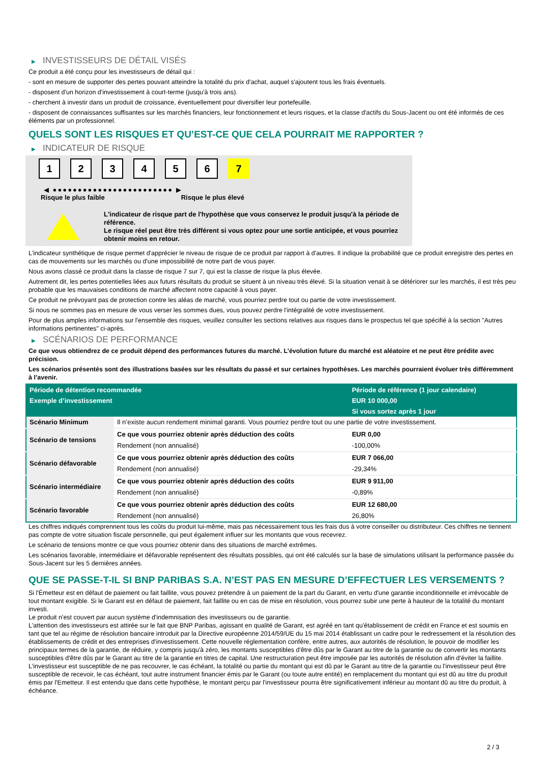▶ INVESTISSEURS DE DÉTAIL VISÉS
Ce produit a été conçu pour les investisseurs de détail qui :
- sont en mesure de supporter des pertes pouvant atteindre la totalité du prix d'achat, auquel s'ajoutent tous les frais éventuels.
- disposent d'un horizon d'investissement à court-terme (jusqu'à trois ans).
- cherchent à investir dans un produit de croissance, éventuellement pour diversifier leur portefeuille.
- disposent de connaissances suffisantes sur les marchés financiers, leur fonctionnement et leurs risques, et la classe d'actifs du Sous-Jacent ou ont été informés de ces éléments par un professionnel.
QUELS SONT LES RISQUES ET QU’EST-CE QUE CELA POURRAIT ME RAPPORTER ?
▶ INDICATEUR DE RISQUE
1 2 3 4 5 6 7
◀ ●●●●●●●●●●●●●●●●●●●●●●●● ▶
Risque le plus faible Risque le plus élevé
L'indicateur de risque part de l'hypothèse que vous conservez le produit jusqu'à la période de référence.
Le risque réel peut être très différent si vous optez pour une sortie anticipée, et vous pourriez obtenir moins en retour.
L'indicateur synthétique de risque permet d'apprécier le niveau de risque de ce produit par rapport à d'autres. Il indique la probabilité que ce produit enregistre des pertes en cas de mouvements sur les marchés ou d'une impossibilité de notre part de vous payer.
Nous avons classé ce produit dans la classe de risque 7 sur 7, qui est la classe de risque la plus élevée.
Autrement dit, les pertes potentielles liées aux futurs résultats du produit se situent à un niveau très élevé. Si la situation venait à se détériorer sur les marchés, il est très peu probable que les mauvaises conditions de marché affectent notre capacité à vous payer.
Ce produit ne prévoyant pas de protection contre les aléas de marché, vous pourriez perdre tout ou partie de votre investissement.
Si nous ne sommes pas en mesure de vous verser les sommes dues, vous pouvez perdre l'intégralité de votre investissement.
Pour de plus amples informations sur l'ensemble des risques, veuillez consulter les sections relatives aux risques dans le prospectus tel que spécifié à la section "Autres informations pertinentes" ci-après.
▶ SCÉNARIOS DE PERFORMANCE
Ce que vous obtiendrez de ce produit dépend des performances futures du marché. L’évolution future du marché est aléatoire et ne peut être prédite avec précision.
Les scénarios présentés sont des illustrations basées sur les résultats du passé et sur certaines hypothèses. Les marchés pourraient évoluer très différemment à l’avenir.
| Période de détention recommandée | | Période de référence (1 jour calendaire) |
| --- | --- | --- |
| Exemple d’investissement | | EUR 10 000,00 |
| | | Si vous sortez après 1 jour |
| Scénario Minimum | Il n’existe aucun rendement minimal garanti. Vous pourriez perdre tout ou une partie de votre investissement. | |
| Scénario de tensions | Ce que vous pourriez obtenir après déduction des coûts | EUR 0,00 |
| | Rendement (non annualisé) | -100,00% |
| Scénario défavorable | Ce que vous pourriez obtenir après déduction des coûts | EUR 7 066,00 |
| | Rendement (non annualisé) | -29,34% |
| Scénario intermédiaire | Ce que vous pourriez obtenir après déduction des coûts | EUR 9 911,00 |
| | Rendement (non annualisé) | -0,89% |
| Scénario favorable | Ce que vous pourriez obtenir après déduction des coûts | EUR 12 680,00 |
| | Rendement (non annualisé) | 26,80% |
Les chiffres indiqués comprennent tous les coûts du produit lui-même, mais pas nécessairement tous les frais dus à votre conseiller ou distributeur. Ces chiffres ne tiennent pas compte de votre situation fiscale personnelle, qui peut également influer sur les montants que vous recevrez.
Le scénario de tensions montre ce que vous pourriez obtenir dans des situations de marché extrêmes.
Les scénarios favorable, intermédiaire et défavorable représentent des résultats possibles, qui ont été calculés sur la base de simulations utilisant la performance passée du Sous-Jacent sur les 5 dernières années.
QUE SE PASSE-T-IL SI BNP PARIBAS S.A. N’EST PAS EN MESURE D’EFFECTUER LES VERSEMENTS ?
Si l'Émetteur est en défaut de paiement ou fait faillite, vous pouvez prétendre à un paiement de la part du Garant, en vertu d'une garantie inconditionnelle et irrévocable de tout montant exigible. Si le Garant est en défaut de paiement, fait faillite ou en cas de mise en résolution, vous pourrez subir une perte à hauteur de la totalité du montant investi.
Le produit n'est couvert par aucun système d'indemnisation des investisseurs ou de garantie.
L'attention des investisseurs est attirée sur le fait que BNP Paribas, agissant en qualité de Garant, est agréé en tant qu'établissement de crédit en France et est soumis en tant que tel au régime de résolution bancaire introduit par la Directive européenne 2014/59/UE du 15 mai 2014 établissant un cadre pour le redressement et la résolution des établissements de crédit et des entreprises d'investissement. Cette nouvelle réglementation confère, entre autres, aux autorités de résolution, le pouvoir de modifier les principaux termes de la garantie, de réduire, y compris jusqu'à zéro, les montants susceptibles d'être dûs par le Garant au titre de la garantie ou de convertir les montants susceptibles d'être dûs par le Garant au titre de la garantie en titres de capital. Une restructuration peut être imposée par les autorités de résolution afin d'éviter la faillite. L'investisseur est susceptible de ne pas recouvrer, le cas échéant, la totalité ou partie du montant qui est dû par le Garant au titre de la garantie ou l'investisseur peut être susceptible de recevoir, le cas échéant, tout autre instrument financier émis par le Garant (ou toute autre entité) en remplacement du montant qui est dû au titre du produit émis par l'Emetteur. Il est entendu que dans cette hypothèse, le montant perçu par l'investisseur pourra être significativement inférieur au montant dû au titre du produit, à échéance.
2 / 3